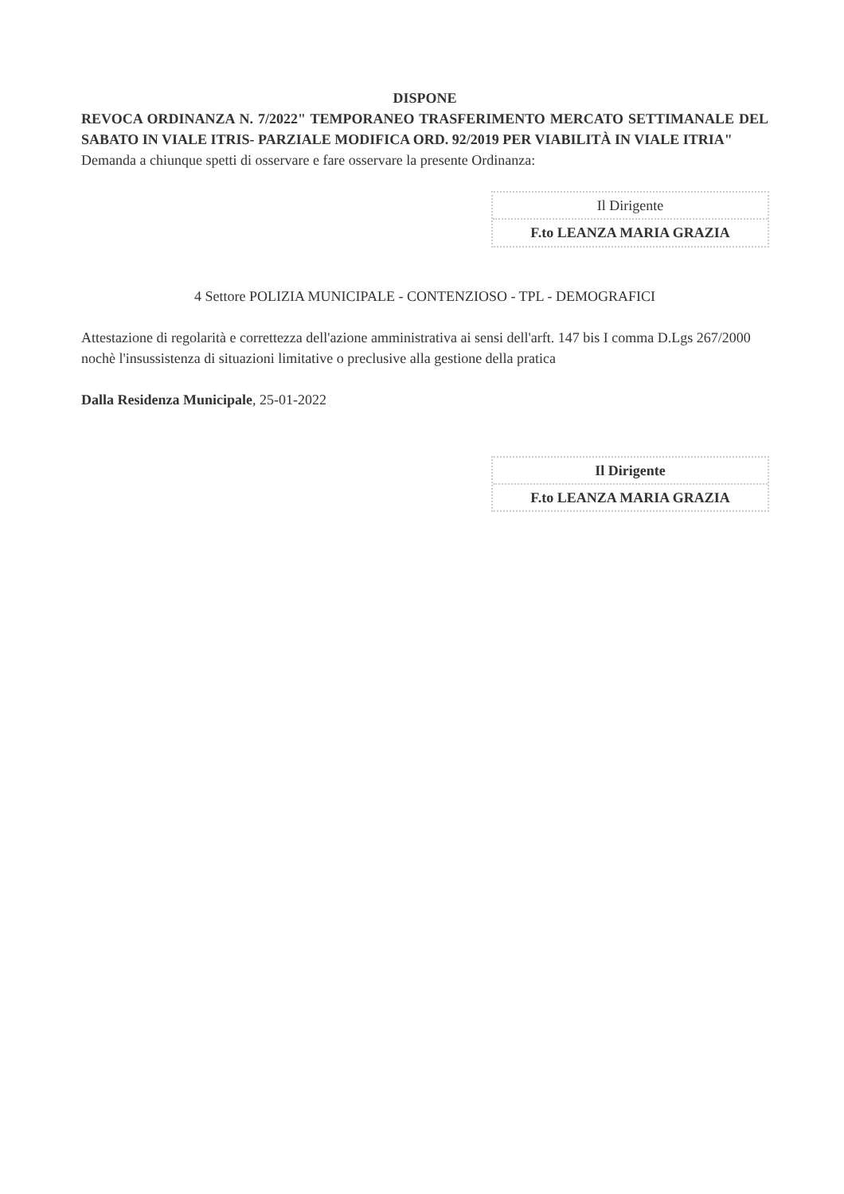DISPONE
REVOCA ORDINANZA N. 7/2022" TEMPORANEO TRASFERIMENTO MERCATO SETTIMANALE DEL SABATO IN VIALE ITRIS- PARZIALE MODIFICA ORD. 92/2019 PER VIABILITÀ IN VIALE ITRIA"
Demanda a chiunque spetti di osservare e fare osservare la presente Ordinanza:
Il Dirigente
F.to LEANZA MARIA GRAZIA
4 Settore POLIZIA MUNICIPALE - CONTENZIOSO - TPL - DEMOGRAFICI
Attestazione di regolarità e correttezza dell'azione amministrativa ai sensi dell'arft. 147 bis I comma D.Lgs 267/2000 nochè l'insussistenza di situazioni limitative o preclusive alla gestione della pratica
Dalla Residenza Municipale, 25-01-2022
Il Dirigente
F.to LEANZA MARIA GRAZIA